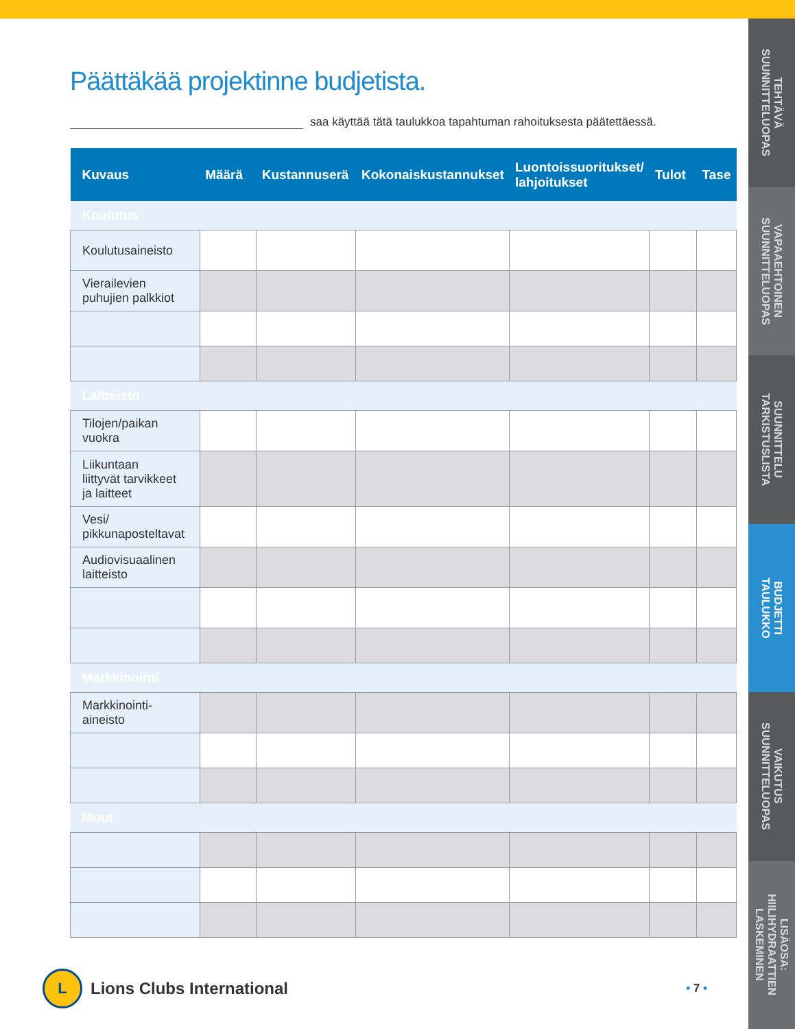Päättäkää projektinne budjetista.
saa käyttää tätä taulukkoa tapahtuman rahoituksesta päätettäessä.
| Kuvaus | Määrä | Kustannuserä | Kokonaiskustannukset | Luontoissuoritukset/ lahjoitukset | Tulot | Tase |
| --- | --- | --- | --- | --- | --- | --- |
| Koulutus | | | | | | |
| Koulutusaineisto | | | | | | |
| Vierailevien puhujien palkkiot | | | | | | |
| Laitteisto | | | | | | |
| Tilojen/paikan vuokra | | | | | | |
| Liikuntaan liittyvät tarvikkeet ja laitteet | | | | | | |
| Vesi/ pikkunaposteltavat | | | | | | |
| Audiovisuaalinen laitteisto | | | | | | |
| Markkinointi | | | | | | |
| Markkinointi- aineisto | | | | | | |
| Muut | | | | | | |
L
Lions Clubs International
• 7 •
TEHTÄVÄ
SUUNNITTELUOPAS
VAPAAEHTOINEN
SUUNNITTELUOPAS
SUUNNITTELU
TARKISTUSLISTA
BUDJETTI
TAULUKKO
VAIKUTUS
SUUNNITTELUOPAS
LISÄOSA:
HIILIHYDRAATTIEN
LASKEMINEN